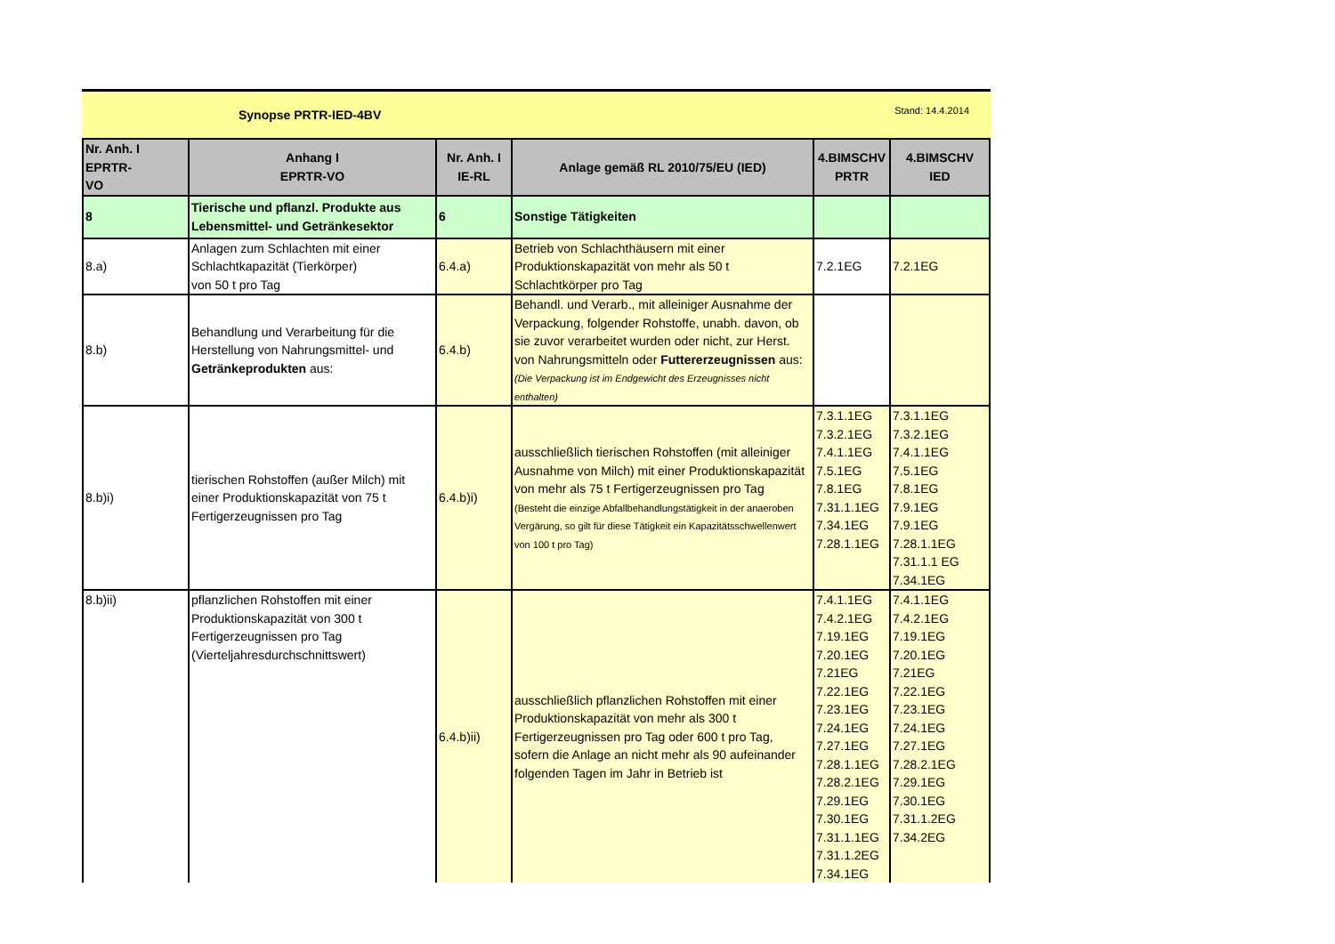Synopse PRTR-IED-4BV Stand: 14.4.2014
| Nr. Anh. I EPRTR- VO | Anhang I EPRTR-VO | Nr. Anh. I IE-RL | Anlage gemäß RL 2010/75/EU (IED) | 4.BIMSCHV PRTR | 4.BIMSCHV IED |
| --- | --- | --- | --- | --- | --- |
| 8 | Tierische und pflanzl. Produkte aus Lebensmittel- und Getränkesektor | 6 | Sonstige Tätigkeiten | | |
| 8.a) | Anlagen zum Schlachten mit einer Schlachtkapazität (Tierkörper) von 50 t pro Tag | 6.4.a) | Betrieb von Schlachthäusern mit einer Produktionskapazität von mehr als 50 t Schlachtkörper pro Tag | 7.2.1EG | 7.2.1EG |
| 8.b) | Behandlung und Verarbeitung für die Herstellung von Nahrungsmittel- und Getränkeprodukten aus: | 6.4.b) | Behandl. und Verarb., mit alleiniger Ausnahme der Verpackung, folgender Rohstoffe, unabh. davon, ob sie zuvor verarbeitet wurden oder nicht, zur Herst. von Nahrungsmitteln oder Futtererzeugnissen aus: (Die Verpackung ist im Endgewicht des Erzeugnisses nicht enthalten) | | |
| 8.b)i) | tierischen Rohstoffen (außer Milch) mit einer Produktionskapazität von 75 t Fertigerzeugnissen pro Tag | 6.4.b)i) | ausschließlich tierischen Rohstoffen (mit alleiniger Ausnahme von Milch) mit einer Produktionskapazität von mehr als 75 t Fertigerzeugnissen pro Tag (Besteht die einzige Abfallbehandlungstätigkeit in der anaeroben Vergärung, so gilt für diese Tätigkeit ein Kapazitätsschwellenwert von 100 t pro Tag) | 7.3.1.1EG 7.3.2.1EG 7.4.1.1EG 7.5.1EG 7.8.1EG 7.31.1.1EG 7.34.1EG 7.28.1.1EG | 7.3.1.1EG 7.3.2.1EG 7.4.1.1EG 7.5.1EG 7.8.1EG 7.9.1EG 7.9.1EG 7.28.1.1EG 7.31.1.1 EG 7.34.1EG |
| 8.b)ii) | pflanzlichen Rohstoffen mit einer Produktionskapazität von 300 t Fertigerzeugnissen pro Tag (Vierteljahresdurchschnittswert) | 6.4.b)ii) | ausschließlich pflanzlichen Rohstoffen mit einer Produktionskapazität von mehr als 300 t Fertigerzeugnissen pro Tag oder 600 t pro Tag, sofern die Anlage an nicht mehr als 90 aufeinander folgenden Tagen im Jahr in Betrieb ist | 7.4.1.1EG 7.4.2.1EG 7.19.1EG 7.20.1EG 7.21EG 7.22.1EG 7.23.1EG 7.24.1EG 7.27.1EG 7.28.1.1EG 7.28.2.1EG 7.29.1EG 7.30.1EG 7.31.1.1EG 7.31.1.2EG 7.34.1EG | 7.4.1.1EG 7.4.2.1EG 7.19.1EG 7.20.1EG 7.21EG 7.22.1EG 7.23.1EG 7.24.1EG 7.27.1EG 7.28.2.1EG 7.29.1EG 7.30.1EG 7.31.1.2EG 7.34.2EG |